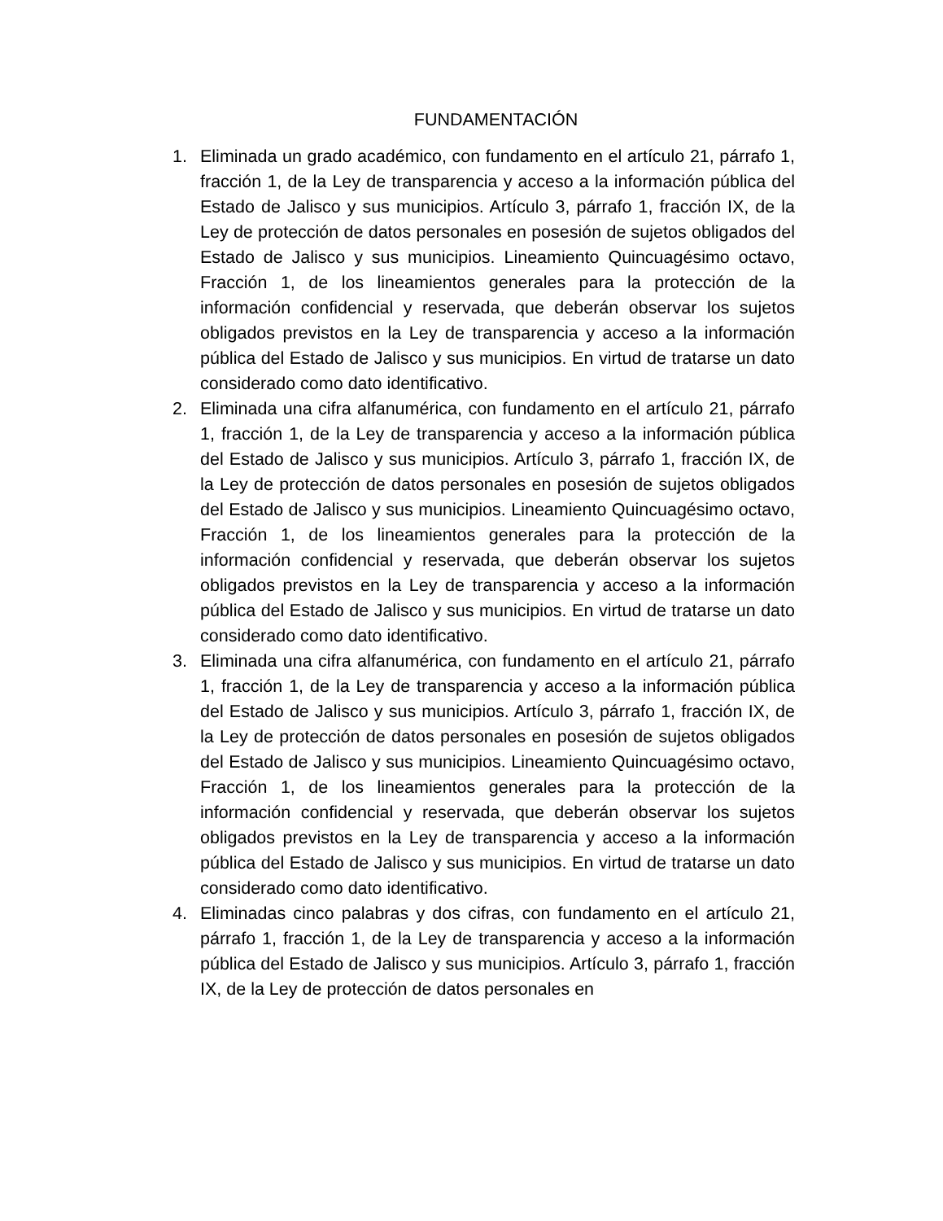FUNDAMENTACIÓN
1. Eliminada un grado académico, con fundamento en el artículo 21, párrafo 1, fracción 1, de la Ley de transparencia y acceso a la información pública del Estado de Jalisco y sus municipios. Artículo 3, párrafo 1, fracción IX, de la Ley de protección de datos personales en posesión de sujetos obligados del Estado de Jalisco y sus municipios. Lineamiento Quincuagésimo octavo, Fracción 1, de los lineamientos generales para la protección de la información confidencial y reservada, que deberán observar los sujetos obligados previstos en la Ley de transparencia y acceso a la información pública del Estado de Jalisco y sus municipios. En virtud de tratarse un dato considerado como dato identificativo.
2. Eliminada una cifra alfanumérica, con fundamento en el artículo 21, párrafo 1, fracción 1, de la Ley de transparencia y acceso a la información pública del Estado de Jalisco y sus municipios. Artículo 3, párrafo 1, fracción IX, de la Ley de protección de datos personales en posesión de sujetos obligados del Estado de Jalisco y sus municipios. Lineamiento Quincuagésimo octavo, Fracción 1, de los lineamientos generales para la protección de la información confidencial y reservada, que deberán observar los sujetos obligados previstos en la Ley de transparencia y acceso a la información pública del Estado de Jalisco y sus municipios. En virtud de tratarse un dato considerado como dato identificativo.
3. Eliminada una cifra alfanumérica, con fundamento en el artículo 21, párrafo 1, fracción 1, de la Ley de transparencia y acceso a la información pública del Estado de Jalisco y sus municipios. Artículo 3, párrafo 1, fracción IX, de la Ley de protección de datos personales en posesión de sujetos obligados del Estado de Jalisco y sus municipios. Lineamiento Quincuagésimo octavo, Fracción 1, de los lineamientos generales para la protección de la información confidencial y reservada, que deberán observar los sujetos obligados previstos en la Ley de transparencia y acceso a la información pública del Estado de Jalisco y sus municipios. En virtud de tratarse un dato considerado como dato identificativo.
4. Eliminadas cinco palabras y dos cifras, con fundamento en el artículo 21, párrafo 1, fracción 1, de la Ley de transparencia y acceso a la información pública del Estado de Jalisco y sus municipios. Artículo 3, párrafo 1, fracción IX, de la Ley de protección de datos personales en